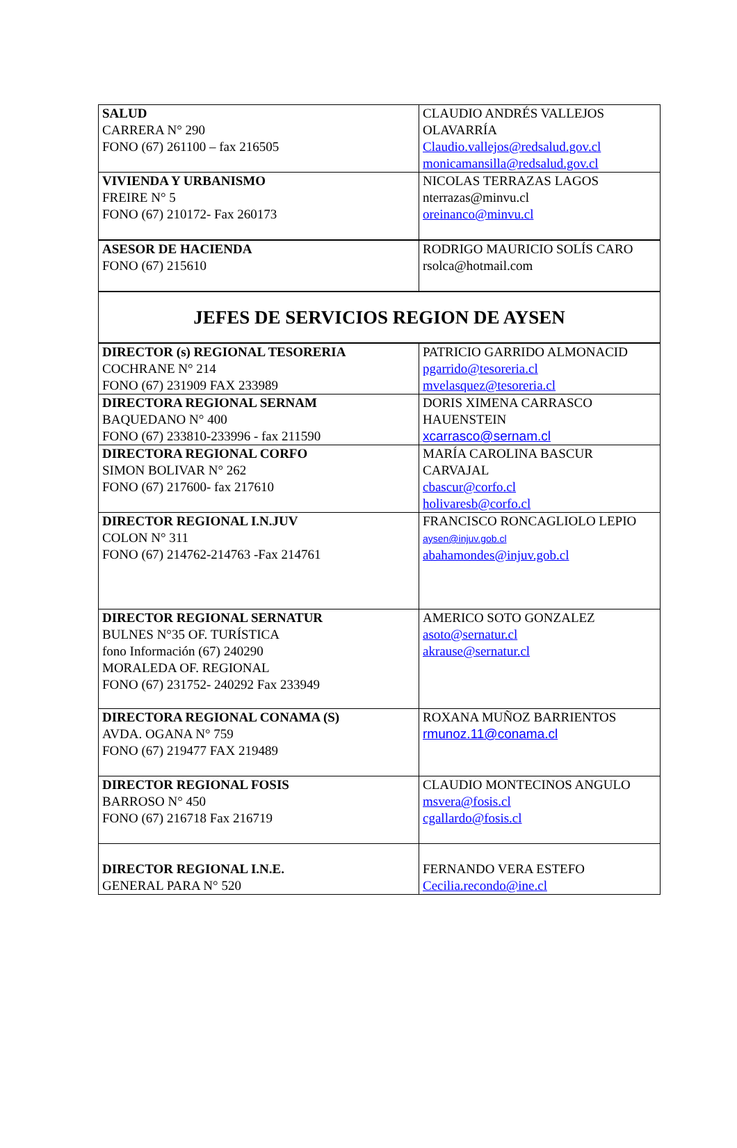| SALUD CARRERA N° 290 FONO (67) 261100 – fax 216505 | CLAUDIO ANDRÉS VALLEJOS OLAVARRÍA Claudio.vallejos@redsalud.gov.cl monicamansilla@redsalud.gov.cl |
| VIVIENDA Y URBANISMO FREIRE N° 5 FONO (67) 210172- Fax 260173 | NICOLAS TERRAZAS LAGOS nterrazas@minvu.cl oreinanco@minvu.cl |
| ASESOR DE HACIENDA FONO (67) 215610 | RODRIGO MAURICIO SOLÍS CARO rsolca@hotmail.com |
| JEFES DE SERVICIOS REGION DE AYSEN | |
| DIRECTOR (s) REGIONAL TESORERIA COCHRANE N° 214 FONO (67) 231909 FAX 233989 | PATRICIO GARRIDO ALMONACID pgarrido@tesoreria.cl mvelasquez@tesoreria.cl |
| DIRECTORA REGIONAL SERNAM BAQUEDANO N° 400 FONO (67) 233810-233996 - fax 211590 | DORIS XIMENA CARRASCO HAUENSTEIN xcarrasco@sernam.cl |
| DIRECTORA REGIONAL CORFO SIMON BOLIVAR N° 262 FONO (67) 217600- fax 217610 | MARÍA CAROLINA BASCUR CARVAJAL cbascur@corfo.cl holivaresb@corfo.cl |
| DIRECTOR REGIONAL I.N.JUV COLON N° 311 FONO (67) 214762-214763 -Fax 214761 | FRANCISCO RONCAGLIOLO LEPIO aysen@injuv.gob.cl abahamondes@injuv.gob.cl |
| DIRECTOR REGIONAL SERNATUR BULNES N°35 OF. TURÍSTICA fono Información (67) 240290 MORALEDA OF. REGIONAL FONO (67) 231752- 240292 Fax 233949 | AMERICO SOTO GONZALEZ asoto@sernatur.cl akrause@sernatur.cl |
| DIRECTORA REGIONAL CONAMA (S) AVDA. OGANA N° 759 FONO (67) 219477 FAX 219489 | ROXANA MUÑOZ BARRIENTOS rmunoz.11@conama.cl |
| DIRECTOR REGIONAL FOSIS BARROSO N° 450 FONO (67) 216718 Fax 216719 | CLAUDIO MONTECINOS ANGULO msvera@fosis.cl cgallardo@fosis.cl |
| DIRECTOR REGIONAL I.N.E. GENERAL PARA N° 520 | FERNANDO VERA ESTEFO Cecilia.recondo@ine.cl |